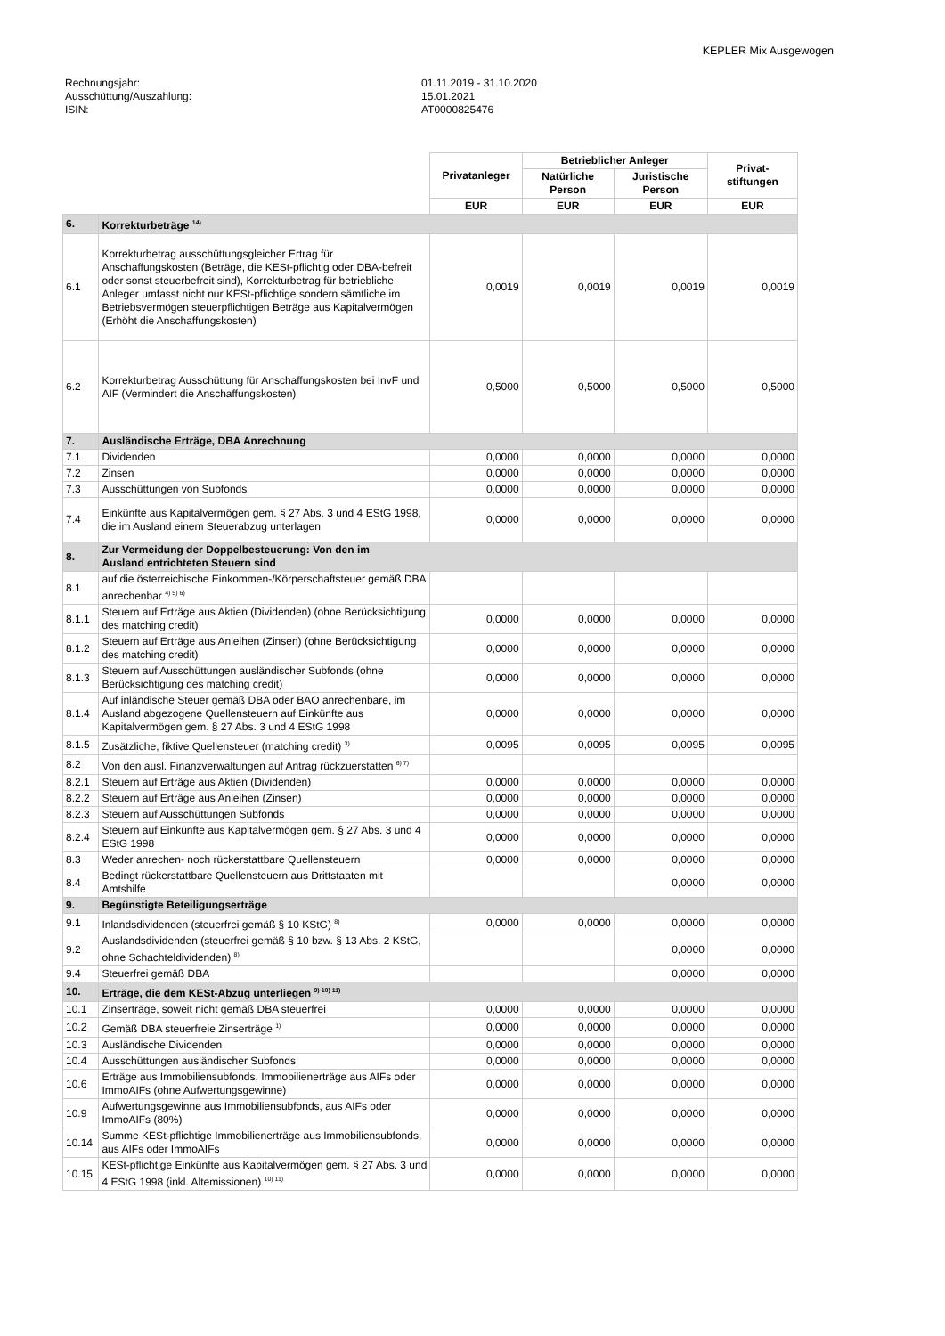KEPLER Mix Ausgewogen
Rechnungsjahr:
01.11.2019 - 31.10.2020
Ausschüttung/Auszahlung:
15.01.2021
ISIN:
AT0000825476
| | | Privatanleger | Betrieblicher Anleger | | Privat- stiftungen |
| | | | Natürliche Person | Juristische Person | |
| | | EUR | EUR | EUR | EUR |
| 6. | Korrekturbeträge <sup>14)</sup> | | | | |
| 6.1 | Korrekturbetrag ausschüttungsgleicher Ertrag für Anschaffungskosten (Beträge, die KESt-pflichtig oder DBA-befreit oder sonst steuerbefreit sind), Korrekturbetrag für betriebliche Anleger umfasst nicht nur KESt-pflichtige sondern sämtliche im Betriebsvermögen steuerpflichtigen Beträge aus Kapitalvermögen (Erhöht die Anschaffungskosten) | 0,0019 | 0,0019 | 0,0019 | 0,0019 |
| 6.2 | Korrekturbetrag Ausschüttung für Anschaffungskosten bei InvF und AIF (Vermindert die Anschaffungskosten) | 0,5000 | 0,5000 | 0,5000 | 0,5000 |
| 7. | Ausländische Erträge, DBA Anrechnung | | | | |
| 7.1 | Dividenden | 0,0000 | 0,0000 | 0,0000 | 0,0000 |
| 7.2 | Zinsen | 0,0000 | 0,0000 | 0,0000 | 0,0000 |
| 7.3 | Ausschüttungen von Subfonds | 0,0000 | 0,0000 | 0,0000 | 0,0000 |
| 7.4 | Einkünfte aus Kapitalvermögen gem. § 27 Abs. 3 und 4 EStG 1998, die im Ausland einem Steuerabzug unterlagen | 0,0000 | 0,0000 | 0,0000 | 0,0000 |
| 8. | Zur Vermeidung der Doppelbesteuerung: Von den im Ausland entrichteten Steuern sind | | | | |
| 8.1 | auf die österreichische Einkommen-/Körperschaftsteuer gemäß DBA anrechenbar <sup>4) 5) 6)</sup> | | | | |
| 8.1.1 | Steuern auf Erträge aus Aktien (Dividenden) (ohne Berücksichtigung des matching credit) | 0,0000 | 0,0000 | 0,0000 | 0,0000 |
| 8.1.2 | Steuern auf Erträge aus Anleihen (Zinsen) (ohne Berücksichtigung des matching credit) | 0,0000 | 0,0000 | 0,0000 | 0,0000 |
| 8.1.3 | Steuern auf Ausschüttungen ausländischer Subfonds (ohne Berücksichtigung des matching credit) | 0,0000 | 0,0000 | 0,0000 | 0,0000 |
| 8.1.4 | Auf inländische Steuer gemäß DBA oder BAO anrechenbare, im Ausland abgezogene Quellensteuern auf Einkünfte aus Kapitalvermögen gem. § 27 Abs. 3 und 4 EStG 1998 | 0,0000 | 0,0000 | 0,0000 | 0,0000 |
| 8.1.5 | Zusätzliche, fiktive Quellensteuer (matching credit) <sup>3)</sup> | 0,0095 | 0,0095 | 0,0095 | 0,0095 |
| 8.2 | Von den ausl. Finanzverwaltungen auf Antrag rückzuerstatten <sup>6) 7)</sup> | | | | |
| 8.2.1 | Steuern auf Erträge aus Aktien (Dividenden) | 0,0000 | 0,0000 | 0,0000 | 0,0000 |
| 8.2.2 | Steuern auf Erträge aus Anleihen (Zinsen) | 0,0000 | 0,0000 | 0,0000 | 0,0000 |
| 8.2.3 | Steuern auf Ausschüttungen Subfonds | 0,0000 | 0,0000 | 0,0000 | 0,0000 |
| 8.2.4 | Steuern auf Einkünfte aus Kapitalvermögen gem. § 27 Abs. 3 und 4 EStG 1998 | 0,0000 | 0,0000 | 0,0000 | 0,0000 |
| 8.3 | Weder anrechen- noch rückerstattbare Quellensteuern | 0,0000 | 0,0000 | 0,0000 | 0,0000 |
| 8.4 | Bedingt rückerstattbare Quellensteuern aus Drittstaaten mit Amtshilfe | | | 0,0000 | 0,0000 |
| 9. | Begünstigte Beteiligungserträge | | | | |
| 9.1 | Inlandsdividenden (steuerfrei gemäß § 10 KStG) <sup>8)</sup> | 0,0000 | 0,0000 | 0,0000 | 0,0000 |
| 9.2 | Auslandsdividenden (steuerfrei gemäß § 10 bzw. § 13 Abs. 2 KStG, ohne Schachteldividenden) <sup>8)</sup> | | | 0,0000 | 0,0000 |
| 9.4 | Steuerfrei gemäß DBA | | | 0,0000 | 0,0000 |
| 10. | Erträge, die dem KESt-Abzug unterliegen <sup>9) 10) 11)</sup> | | | | |
| 10.1 | Zinserträge, soweit nicht gemäß DBA steuerfrei | 0,0000 | 0,0000 | 0,0000 | 0,0000 |
| 10.2 | Gemäß DBA steuerfreie Zinserträge <sup>1)</sup> | 0,0000 | 0,0000 | 0,0000 | 0,0000 |
| 10.3 | Ausländische Dividenden | 0,0000 | 0,0000 | 0,0000 | 0,0000 |
| 10.4 | Ausschüttungen ausländischer Subfonds | 0,0000 | 0,0000 | 0,0000 | 0,0000 |
| 10.6 | Erträge aus Immobiliensubfonds, Immobilienerträge aus AIFs oder ImmoAIFs (ohne Aufwertungsgewinne) | 0,0000 | 0,0000 | 0,0000 | 0,0000 |
| 10.9 | Aufwertungsgewinne aus Immobiliensubfonds, aus AIFs oder ImmoAIFs (80%) | 0,0000 | 0,0000 | 0,0000 | 0,0000 |
| 10.14 | Summe KESt-pflichtige Immobilienerträge aus Immobiliensubfonds, aus AIFs oder ImmoAIFs | 0,0000 | 0,0000 | 0,0000 | 0,0000 |
| 10.15 | KESt-pflichtige Einkünfte aus Kapitalvermögen gem. § 27 Abs. 3 und 4 EStG 1998 (inkl. Altemissionen) <sup>10) 11)</sup> | 0,0000 | 0,0000 | 0,0000 | 0,0000 |